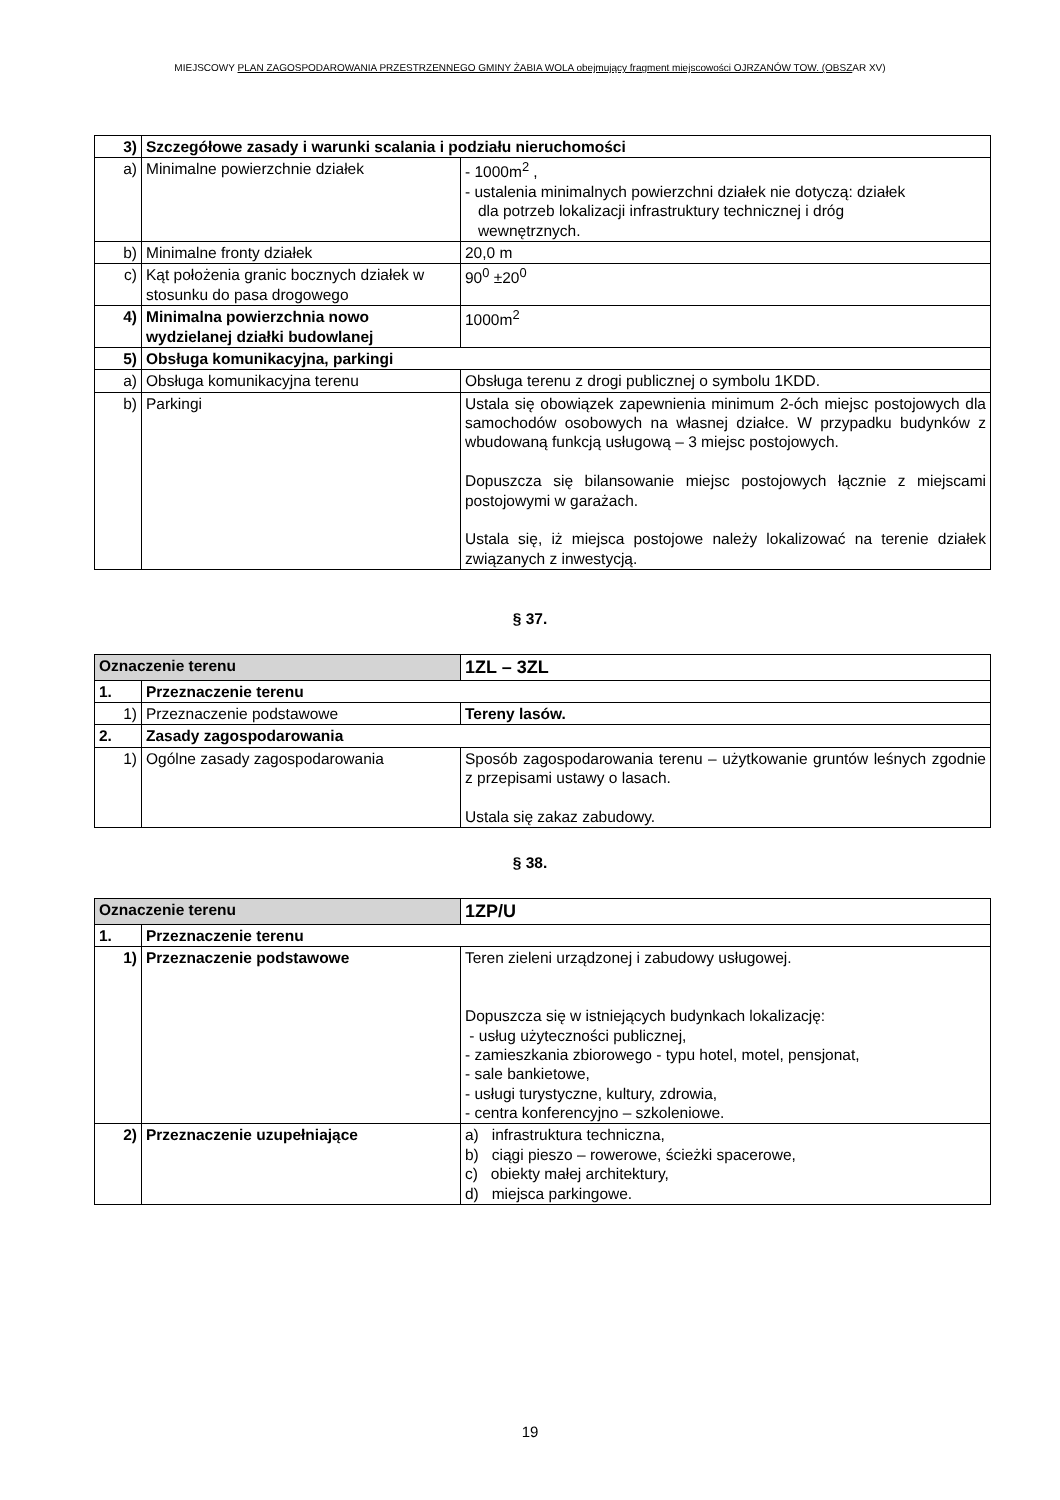MIEJSCOWY PLAN ZAGOSPODAROWANIA PRZESTRZENNEGO GMINY ŻABIA WOLA obejmujący fragment miejscowości OJRZANÓW TOW. (OBSZAR XV)
| 3) | Szczegółowe zasady i warunki scalania i podziału nieruchomości | |
| a) | Minimalne powierzchnie działek | - 1000m<sup>2</sup> , - ustalenia minimalnych powierzchni działek nie dotyczą: działek dla potrzeb lokalizacji infrastruktury technicznej i dróg wewnętrznych. |
| b) | Minimalne fronty działek | 20,0 m |
| c) | Kąt położenia granic bocznych działek w stosunku do pasa drogowego | 90<sup>0</sup> ±20<sup>0</sup> |
| 4) | Minimalna powierzchnia nowo wydzielanej działki budowlanej | 1000m<sup>2</sup> |
| 5) | Obsługa komunikacyjna, parkingi | |
| a) | Obsługa komunikacyjna terenu | Obsługa terenu z drogi publicznej o symbolu 1KDD. |
| b) | Parkingi | Ustala się obowiązek zapewnienia minimum 2-óch miejsc postojowych dla samochodów osobowych na własnej działce. W przypadku budynków z wbudowaną funkcją usługową – 3 miejsc postojowych. Dopuszcza się bilansowanie miejsc postojowych łącznie z miejscami postojowymi w garażach. Ustala się, iż miejsca postojowe należy lokalizować na terenie działek związanych z inwestycją. |
§ 37.
| Oznaczenie terenu | | 1ZL – 3ZL |
| 1. | Przeznaczenie terenu | |
| 1) | Przeznaczenie podstawowe | Tereny lasów. |
| 2. | Zasady zagospodarowania | |
| 1) | Ogólne zasady zagospodarowania | Sposób zagospodarowania terenu – użytkowanie gruntów leśnych zgodnie z przepisami ustawy o lasach. Ustala się zakaz zabudowy. |
§ 38.
| Oznaczenie terenu | | 1ZP/U |
| 1. | Przeznaczenie terenu | |
| 1) | Przeznaczenie podstawowe | Teren zieleni urządzonej i zabudowy usługowej. Dopuszcza się w istniejących budynkach lokalizację: - usług użyteczności publicznej, - zamieszkania zbiorowego - typu hotel, motel, pensjonat, - sale bankietowe, - usługi turystyczne, kultury, zdrowia, - centra konferencyjno – szkoleniowe. |
| 2) | Przeznaczenie uzupełniające | a) infrastruktura techniczna, b) ciągi pieszo – rowerowe, ścieżki spacerowe, c) obiekty małej architektury, d) miejsca parkingowe. |
19